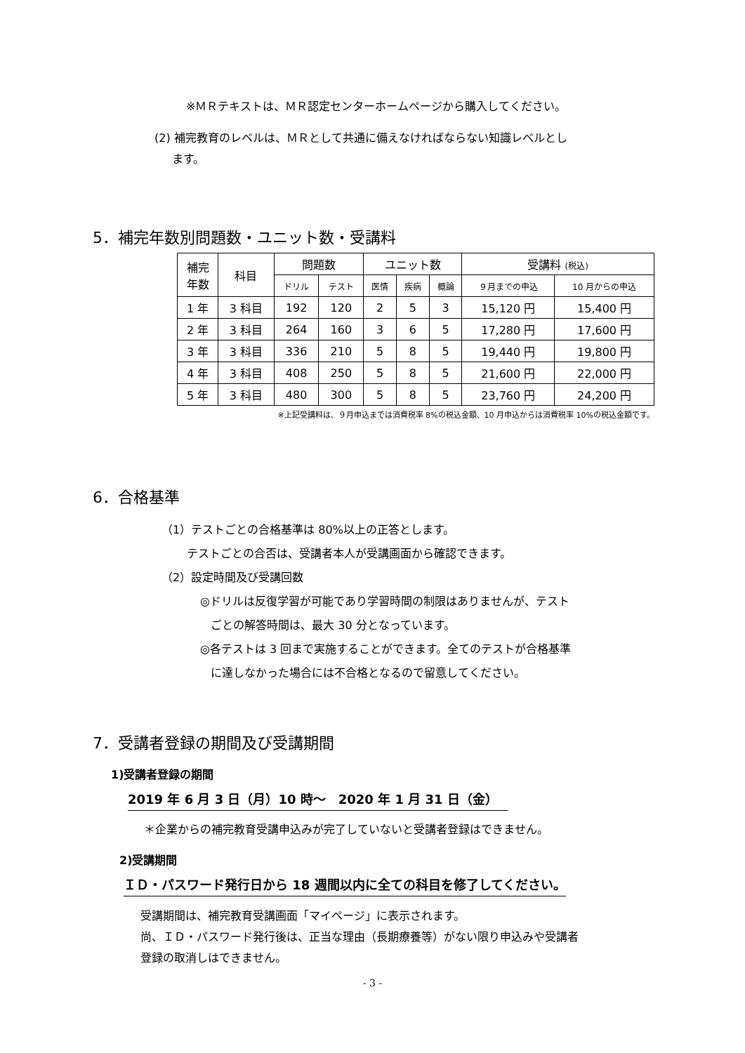※ＭＲテキストは、ＭＲ認定センターホームページから購入してください。
(2) 補完教育のレベルは、ＭＲとして共通に備えなければならない知識レベルとし
ます。
5．補完年数別問題数・ユニット数・受講料
| 補完 年数 | 科目 | 問題数 | | ユニット数 | | | 受講料 (税込) | |
| --- | --- | --- | --- | --- | --- | --- | --- | --- |
| | | ドリル | テスト | 医情 | 疾病 | 概論 | ９月までの申込 | 10 月からの申込 |
| 1 年 | 3 科目 | 192 | 120 | 2 | 5 | 3 | 15,120 円 | 15,400 円 |
| 2 年 | 3 科目 | 264 | 160 | 3 | 6 | 5 | 17,280 円 | 17,600 円 |
| 3 年 | 3 科目 | 336 | 210 | 5 | 8 | 5 | 19,440 円 | 19,800 円 |
| 4 年 | 3 科目 | 408 | 250 | 5 | 8 | 5 | 21,600 円 | 22,000 円 |
| 5 年 | 3 科目 | 480 | 300 | 5 | 8 | 5 | 23,760 円 | 24,200 円 |
※上記受講料は、９月申込までは消費税率 8%の税込金額、10 月申込からは消費税率 10%の税込金額です。
6．合格基準
（1）テストごとの合格基準は 80%以上の正答とします。
テストごとの合否は、受講者本人が受講画面から確認できます。
（2）設定時間及び受講回数
◎ドリルは反復学習が可能であり学習時間の制限はありませんが、テスト
ごとの解答時間は、最大 30 分となっています。
◎各テストは 3 回まで実施することができます。全てのテストが合格基準
に達しなかった場合には不合格となるので留意してください。
7．受講者登録の期間及び受講期間
1)受講者登録の期間
2019 年 6 月 3 日（月）10 時～　2020 年 1 月 31 日（金）
＊企業からの補完教育受講申込みが完了していないと受講者登録はできません。
2)受講期間
ＩＤ・パスワード発行日から 18 週間以内に全ての科目を修了してください。
受講期間は、補完教育受講画面「マイページ」に表示されます。
尚、ＩＤ・パスワード発行後は、正当な理由（長期療養等）がない限り申込みや受講者
登録の取消しはできません。
- 3 -